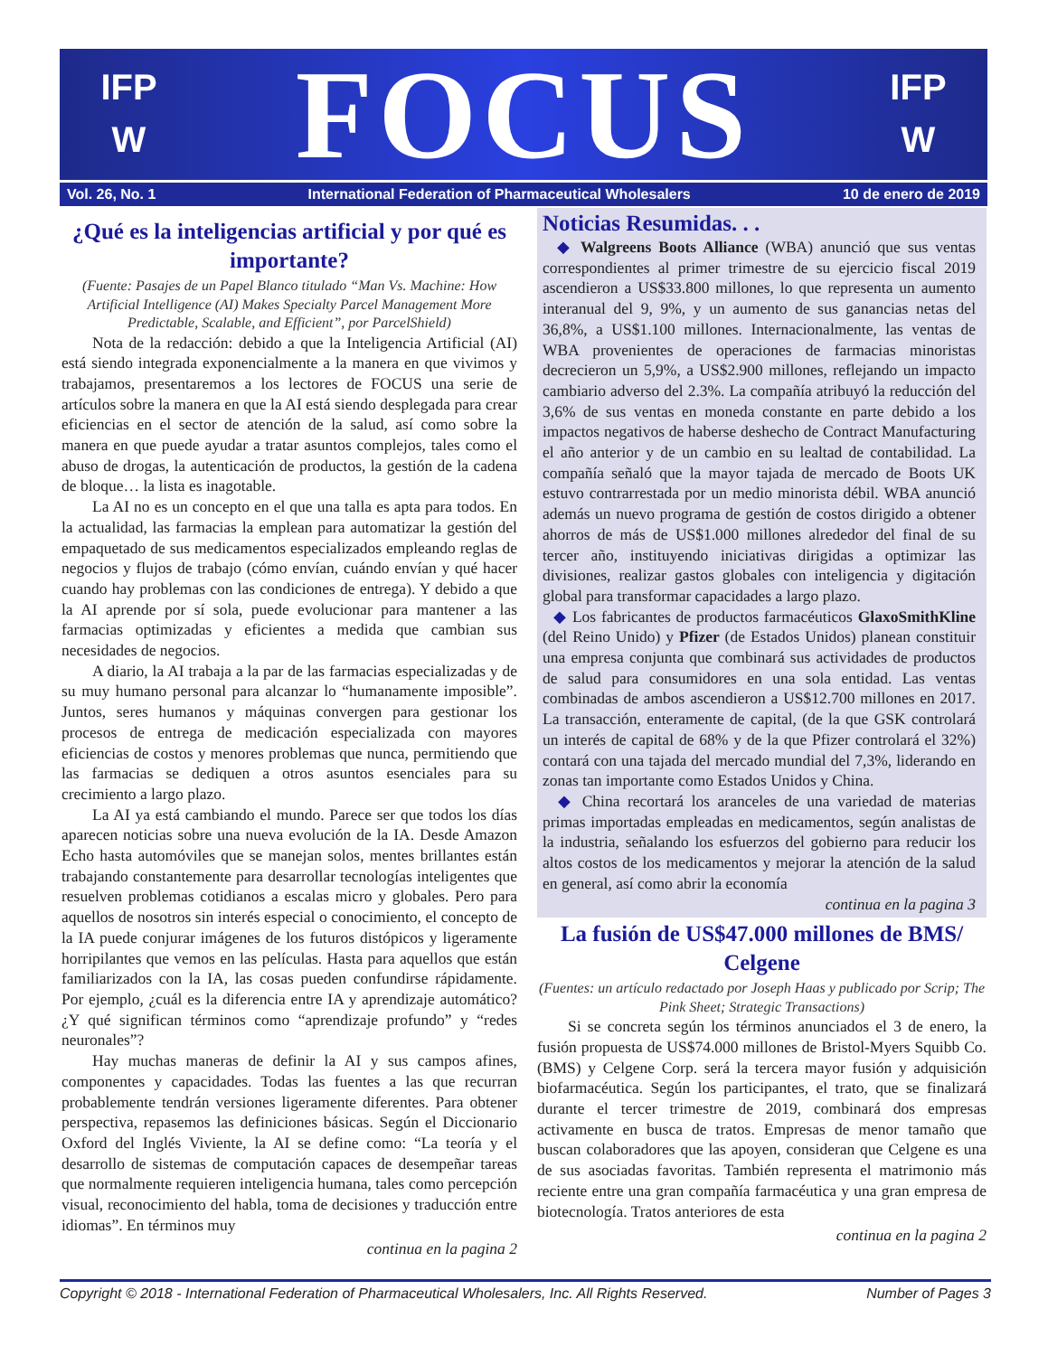IFP
W
FOCUS
IFP
W
Vol. 26, No. 1 International Federation of Pharmaceutical Wholesalers 10 de enero de 2019
¿Qué es la inteligencias artificial y por qué es importante?
(Fuente: Pasajes de un Papel Blanco titulado “Man Vs. Machine: How Artificial Intelligence (AI) Makes Specialty Parcel Management More Predictable, Scalable, and Efficient”, por ParcelShield)
Nota de la redacción: debido a que la Inteligencia Artificial (AI) está siendo integrada exponencialmente a la manera en que vivimos y trabajamos, presentaremos a los lectores de FOCUS una serie de artículos sobre la manera en que la AI está siendo desplegada para crear eficiencias en el sector de atención de la salud, así como sobre la manera en que puede ayudar a tratar asuntos complejos, tales como el abuso de drogas, la autenticación de productos, la gestión de la cadena de bloque… la lista es inagotable.
La AI no es un concepto en el que una talla es apta para todos. En la actualidad, las farmacias la emplean para automatizar la gestión del empaquetado de sus medicamentos especializados empleando reglas de negocios y flujos de trabajo (cómo envían, cuándo envían y qué hacer cuando hay problemas con las condiciones de entrega). Y debido a que la AI aprende por sí sola, puede evolucionar para mantener a las farmacias optimizadas y eficientes a medida que cambian sus necesidades de negocios.
A diario, la AI trabaja a la par de las farmacias especializadas y de su muy humano personal para alcanzar lo “humanamente imposible”. Juntos, seres humanos y máquinas convergen para gestionar los procesos de entrega de medicación especializada con mayores eficiencias de costos y menores problemas que nunca, permitiendo que las farmacias se dediquen a otros asuntos esenciales para su crecimiento a largo plazo.
La AI ya está cambiando el mundo. Parece ser que todos los días aparecen noticias sobre una nueva evolución de la IA. Desde Amazon Echo hasta automóviles que se manejan solos, mentes brillantes están trabajando constantemente para desarrollar tecnologías inteligentes que resuelven problemas cotidianos a escalas micro y globales. Pero para aquellos de nosotros sin interés especial o conocimiento, el concepto de la IA puede conjurar imágenes de los futuros distópicos y ligeramente horripilantes que vemos en las películas. Hasta para aquellos que están familiarizados con la IA, las cosas pueden confundirse rápidamente. Por ejemplo, ¿cuál es la diferencia entre IA y aprendizaje automático? ¿Y qué significan términos como “aprendizaje profundo” y “redes neuronales”?
Hay muchas maneras de definir la AI y sus campos afines, componentes y capacidades. Todas las fuentes a las que recurran probablemente tendrán versiones ligeramente diferentes. Para obtener perspectiva, repasemos las definiciones básicas. Según el Diccionario Oxford del Inglés Viviente, la AI se define como: “La teoría y el desarrollo de sistemas de computación capaces de desempeñar tareas que normalmente requieren inteligencia humana, tales como percepción visual, reconocimiento del habla, toma de decisiones y traducción entre idiomas”. En términos muy
continua en la pagina 2
Noticias Resumidas. . .
◆ Walgreens Boots Alliance (WBA) anunció que sus ventas correspondientes al primer trimestre de su ejercicio fiscal 2019 ascendieron a US$33.800 millones, lo que representa un aumento interanual del 9, 9%, y un aumento de sus ganancias netas del 36,8%, a US$1.100 millones. Internacionalmente, las ventas de WBA provenientes de operaciones de farmacias minoristas decrecieron un 5,9%, a US$2.900 millones, reflejando un impacto cambiario adverso del 2.3%. La compañía atribuyó la reducción del 3,6% de sus ventas en moneda constante en parte debido a los impactos negativos de haberse deshecho de Contract Manufacturing el año anterior y de un cambio en su lealtad de contabilidad. La compañía señaló que la mayor tajada de mercado de Boots UK estuvo contrarrestada por un medio minorista débil. WBA anunció además un nuevo programa de gestión de costos dirigido a obtener ahorros de más de US$1.000 millones alrededor del final de su tercer año, instituyendo iniciativas dirigidas a optimizar las divisiones, realizar gastos globales con inteligencia y digitación global para transformar capacidades a largo plazo.
◆ Los fabricantes de productos farmacéuticos GlaxoSmithKline (del Reino Unido) y Pfizer (de Estados Unidos) planean constituir una empresa conjunta que combinará sus actividades de productos de salud para consumidores en una sola entidad. Las ventas combinadas de ambos ascendieron a US$12.700 millones en 2017. La transacción, enteramente de capital, (de la que GSK controlará un interés de capital de 68% y de la que Pfizer controlará el 32%) contará con una tajada del mercado mundial del 7,3%, liderando en zonas tan importante como Estados Unidos y China.
◆ China recortará los aranceles de una variedad de materias primas importadas empleadas en medicamentos, según analistas de la industria, señalando los esfuerzos del gobierno para reducir los altos costos de los medicamentos y mejorar la atención de la salud en general, así como abrir la economía
continua en la pagina 3
La fusión de US$47.000 millones de BMS/ Celgene
(Fuentes: un artículo redactado por Joseph Haas y publicado por Scrip; The Pink Sheet; Strategic Transactions)
Si se concreta según los términos anunciados el 3 de enero, la fusión propuesta de US$74.000 millones de Bristol-Myers Squibb Co. (BMS) y Celgene Corp. será la tercera mayor fusión y adquisición biofarmacéutica. Según los participantes, el trato, que se finalizará durante el tercer trimestre de 2019, combinará dos empresas activamente en busca de tratos. Empresas de menor tamaño que buscan colaboradores que las apoyen, consideran que Celgene es una de sus asociadas favoritas. También representa el matrimonio más reciente entre una gran compañía farmacéutica y una gran empresa de biotecnología. Tratos anteriores de esta
continua en la pagina 2
Copyright © 2018 - International Federation of Pharmaceutical Wholesalers, Inc. All Rights Reserved. Number of Pages 3